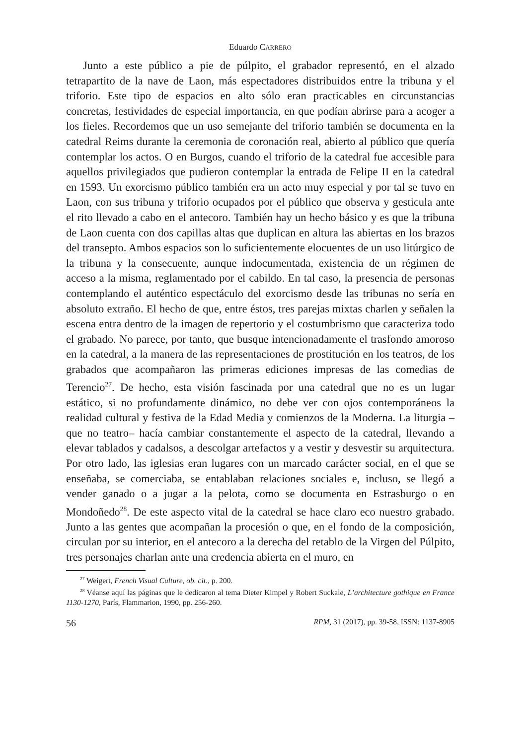Eduardo CARRERO
Junto a este público a pie de púlpito, el grabador representó, en el alzado tetrapartito de la nave de Laon, más espectadores distribuidos entre la tribuna y el triforio. Este tipo de espacios en alto sólo eran practicables en circunstancias concretas, festividades de especial importancia, en que podían abrirse para a acoger a los fieles. Recordemos que un uso semejante del triforio también se documenta en la catedral Reims durante la ceremonia de coronación real, abierto al público que quería contemplar los actos. O en Burgos, cuando el triforio de la catedral fue accesible para aquellos privilegiados que pudieron contemplar la entrada de Felipe II en la catedral en 1593. Un exorcismo público también era un acto muy especial y por tal se tuvo en Laon, con sus tribuna y triforio ocupados por el público que observa y gesticula ante el rito llevado a cabo en el antecoro. También hay un hecho básico y es que la tribuna de Laon cuenta con dos capillas altas que duplican en altura las abiertas en los brazos del transepto. Ambos espacios son lo suficientemente elocuentes de un uso litúrgico de la tribuna y la consecuente, aunque indocumentada, existencia de un régimen de acceso a la misma, reglamentado por el cabildo. En tal caso, la presencia de personas contemplando el auténtico espectáculo del exorcismo desde las tribunas no sería en absoluto extraño. El hecho de que, entre éstos, tres parejas mixtas charlen y señalen la escena entra dentro de la imagen de repertorio y el costumbrismo que caracteriza todo el grabado. No parece, por tanto, que busque intencionadamente el trasfondo amoroso en la catedral, a la manera de las representaciones de prostitución en los teatros, de los grabados que acompañaron las primeras ediciones impresas de las comedias de Terencio<sup>27</sup>. De hecho, esta visión fascinada por una catedral que no es un lugar estático, si no profundamente dinámico, no debe ver con ojos contemporáneos la realidad cultural y festiva de la Edad Media y comienzos de la Moderna. La liturgia –que no teatro– hacía cambiar constantemente el aspecto de la catedral, llevando a elevar tablados y cadalsos, a descolgar artefactos y a vestir y desvestir su arquitectura. Por otro lado, las iglesias eran lugares con un marcado carácter social, en el que se enseñaba, se comerciaba, se entablaban relaciones sociales e, incluso, se llegó a vender ganado o a jugar a la pelota, como se documenta en Estrasburgo o en Mondoñedo<sup>28</sup>. De este aspecto vital de la catedral se hace claro eco nuestro grabado. Junto a las gentes que acompañan la procesión o que, en el fondo de la composición, circulan por su interior, en el antecoro a la derecha del retablo de la Virgen del Púlpito, tres personajes charlan ante una credencia abierta en el muro, en
<sup>27</sup> Weigert, French Visual Culture, ob. cit., p. 200.
<sup>28</sup> Véanse aquí las páginas que le dedicaron al tema Dieter Kimpel y Robert Suckale, L’architecture gothique en France 1130-1270, París, Flammarion, 1990, pp. 256-260.
56 RPM, 31 (2017), pp. 39-58, ISSN: 1137-8905